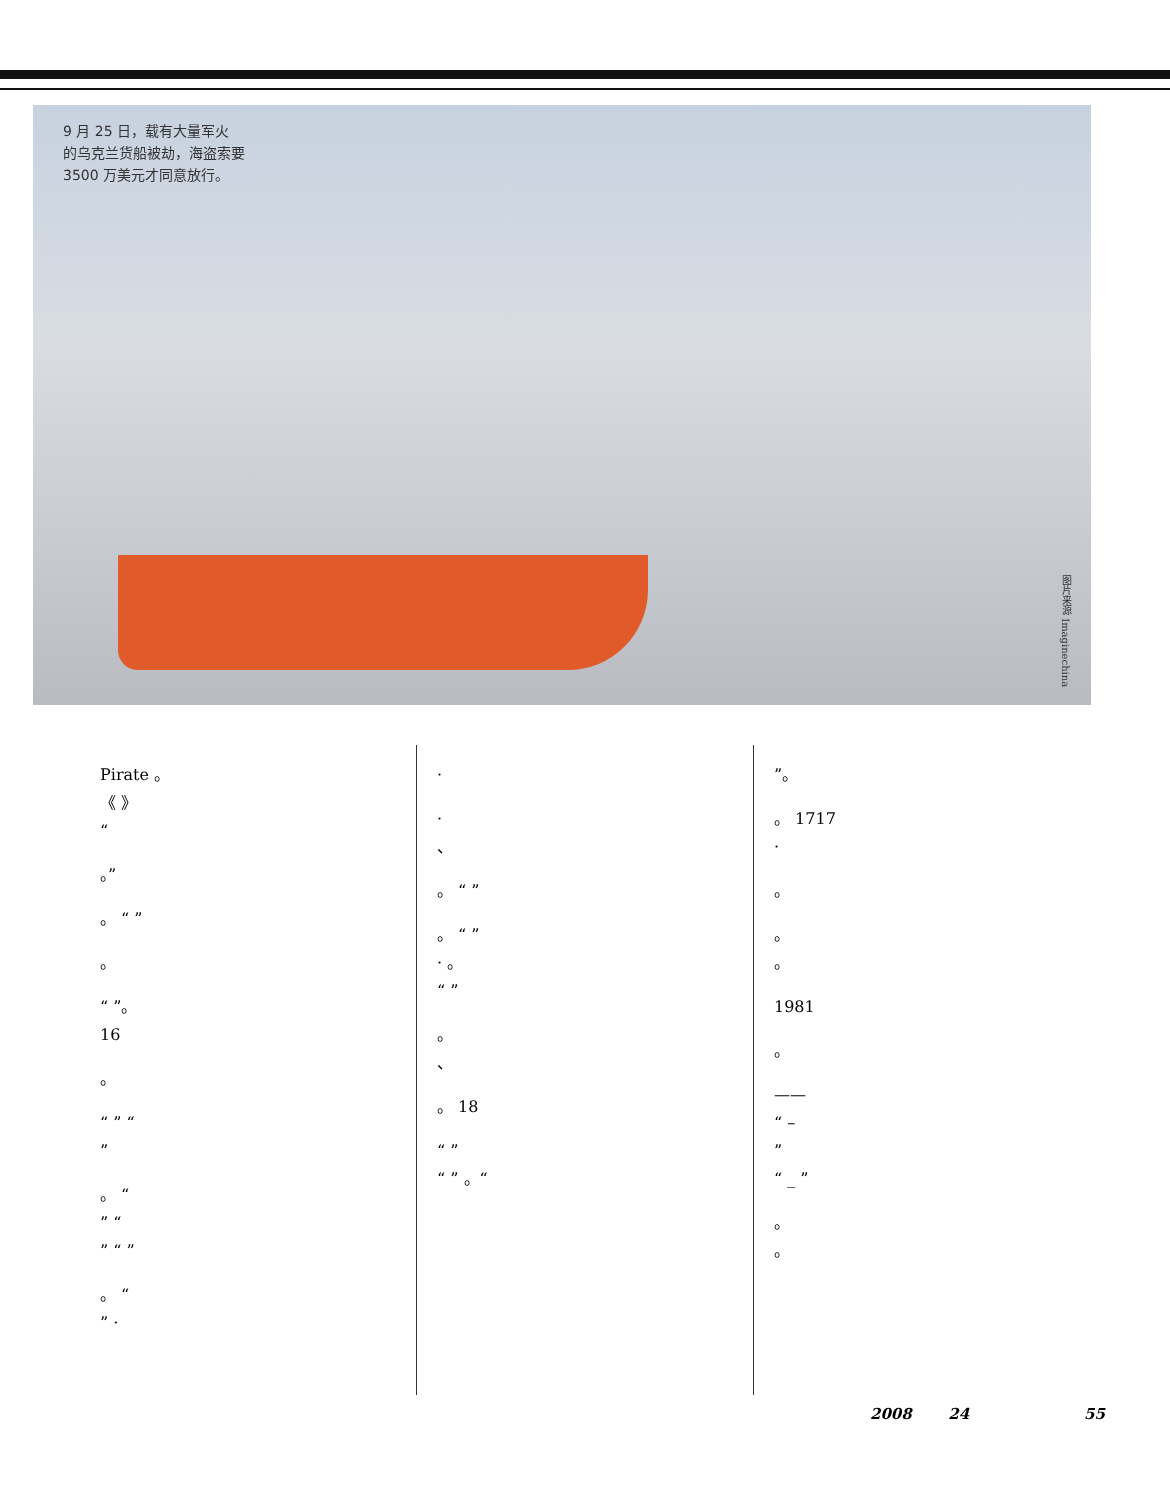9 月 25 日，载有大量军火
的乌克兰货船被劫，海盗索要
3500 万美元才同意放行。
图片来源 Imaginechina
Pirate 。
《 》
“
。”
。 “ ”
。
“ ”。
16
。
“ ” “
”
。 “
” “
” “ ”
。 “
” ·
·
·
、
。 “ ”
。 “ ”
· 。
“ ”
。
、
。 18
“ ”
“ ” 。“
”。
。 1717
·
。
。
。
1981
。
——
“ –
”
“ _ ”
。
。
2008 24 55